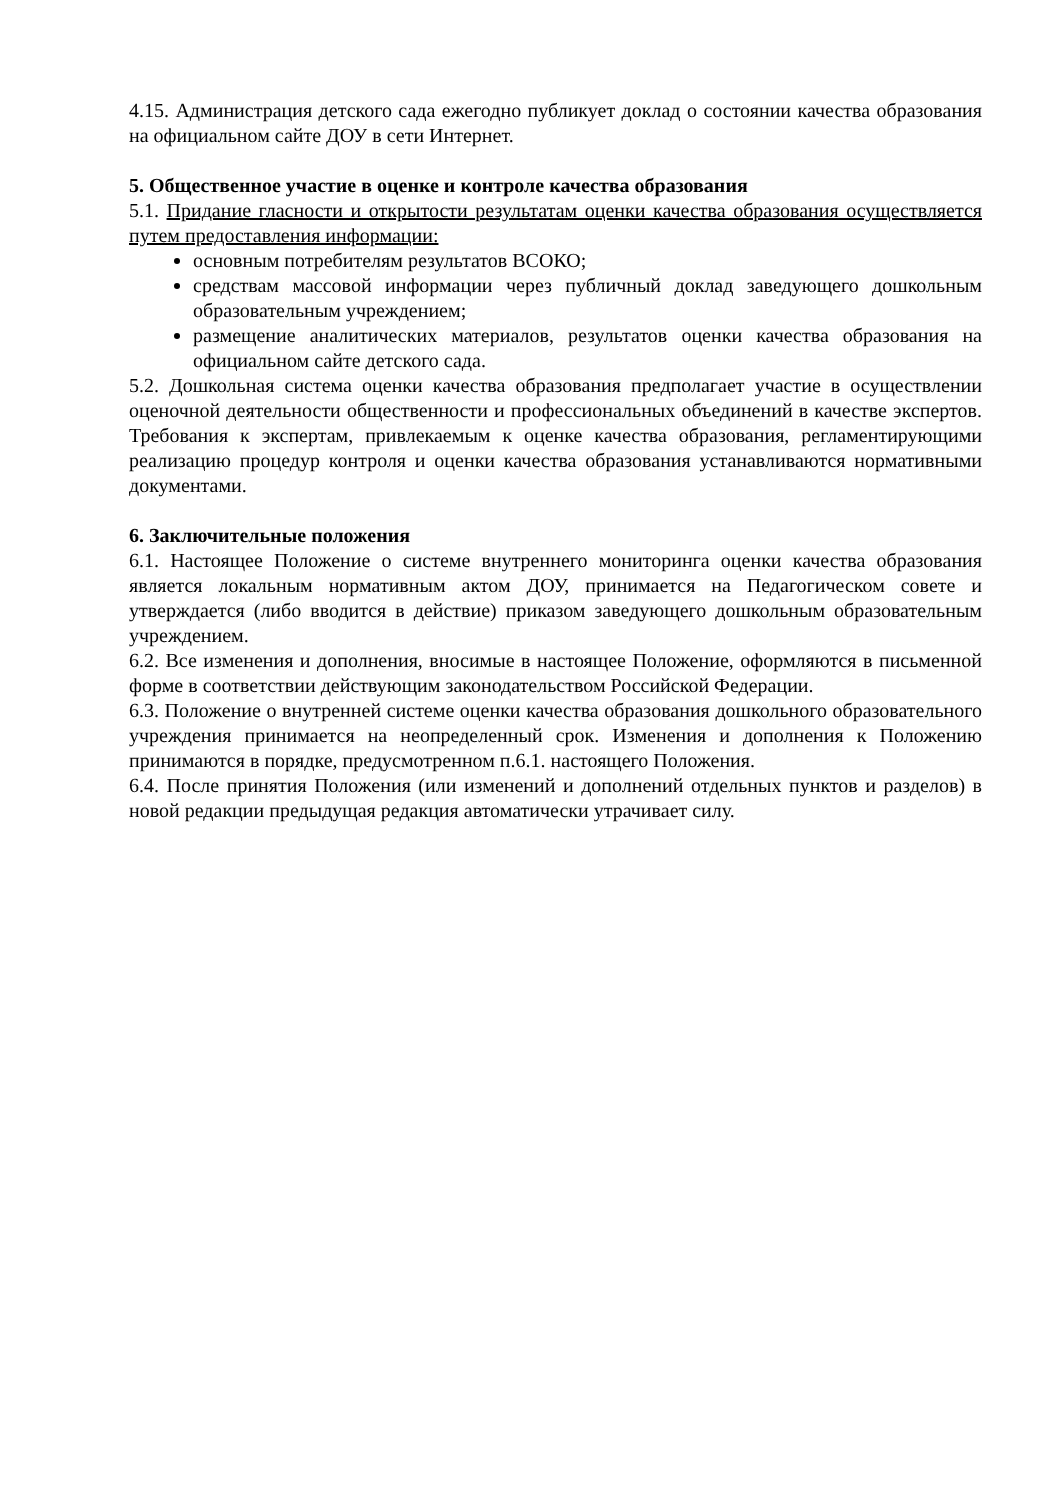4.15. Администрация детского сада ежегодно публикует доклад о состоянии качества образования на официальном сайте ДОУ в сети Интернет.
5. Общественное участие в оценке и контроле качества образования
5.1. Придание гласности и открытости результатам оценки качества образования осуществляется путем предоставления информации:
основным потребителям результатов ВСОКО;
средствам массовой информации через публичный доклад заведующего дошкольным образовательным учреждением;
размещение аналитических материалов, результатов оценки качества образования на официальном сайте детского сада.
5.2. Дошкольная система оценки качества образования предполагает участие в осуществлении оценочной деятельности общественности и профессиональных объединений в качестве экспертов. Требования к экспертам, привлекаемым к оценке качества образования, регламентирующими реализацию процедур контроля и оценки качества образования устанавливаются нормативными документами.
6. Заключительные положения
6.1. Настоящее Положение о системе внутреннего мониторинга оценки качества образования является локальным нормативным актом ДОУ, принимается на Педагогическом совете и утверждается (либо вводится в действие) приказом заведующего дошкольным образовательным учреждением.
6.2. Все изменения и дополнения, вносимые в настоящее Положение, оформляются в письменной форме в соответствии действующим законодательством Российской Федерации.
6.3. Положение о внутренней системе оценки качества образования дошкольного образовательного учреждения принимается на неопределенный срок. Изменения и дополнения к Положению принимаются в порядке, предусмотренном п.6.1. настоящего Положения.
6.4. После принятия Положения (или изменений и дополнений отдельных пунктов и разделов) в новой редакции предыдущая редакция автоматически утрачивает силу.